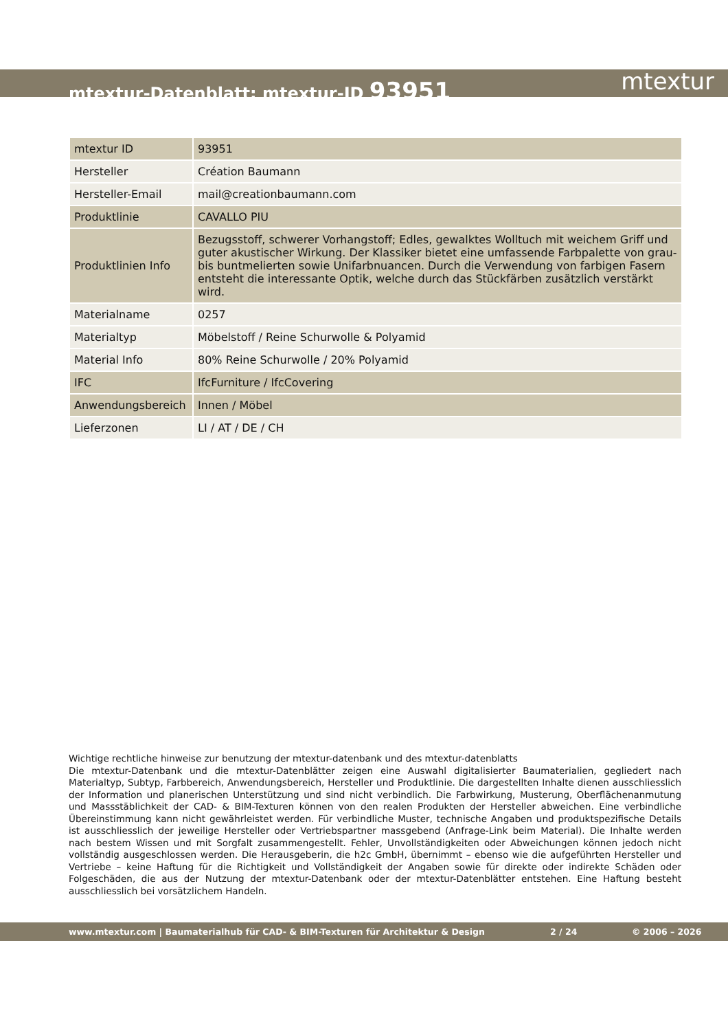mtextur-Datenblatt: mtextur-ID 93951
mtextur
| mtextur ID | 93951 |
| Hersteller | Création Baumann |
| Hersteller-Email | mail@creationbaumann.com |
| Produktlinie | CAVALLO PIU |
| Produktlinien Info | Bezugsstoff, schwerer Vorhangstoff; Edles, gewalktes Wolltuch mit weichem Griff und guter akustischer Wirkung. Der Klassiker bietet eine umfassende Farbpalette von grau- bis buntmelierten sowie Unifarbnuancen. Durch die Verwendung von farbigen Fasern entsteht die interessante Optik, welche durch das Stückfärben zusätzlich verstärkt wird. |
| Materialname | 0257 |
| Materialtyp | Möbelstoff / Reine Schurwolle & Polyamid |
| Material Info | 80% Reine Schurwolle / 20% Polyamid |
| IFC | IfcFurniture / IfcCovering |
| Anwendungsbereich | Innen / Möbel |
| Lieferzonen | LI / AT / DE / CH |
Wichtige rechtliche hinweise zur benutzung der mtextur-datenbank und des mtextur-datenblatts
Die mtextur-Datenbank und die mtextur-Datenblätter zeigen eine Auswahl digitalisierter Baumaterialien, gegliedert nach Materialtyp, Subtyp, Farbbereich, Anwendungsbereich, Hersteller und Produktlinie. Die dargestellten Inhalte dienen ausschliesslich der Information und planerischen Unterstützung und sind nicht verbindlich. Die Farbwirkung, Musterung, Oberflächenanmutung und Massstäblichkeit der CAD- & BIM-Texturen können von den realen Produkten der Hersteller abweichen. Eine verbindliche Übereinstimmung kann nicht gewährleistet werden. Für verbindliche Muster, technische Angaben und produktspezifische Details ist ausschliesslich der jeweilige Hersteller oder Vertriebspartner massgebend (Anfrage-Link beim Material). Die Inhalte werden nach bestem Wissen und mit Sorgfalt zusammengestellt. Fehler, Unvollständigkeiten oder Abweichungen können jedoch nicht vollständig ausgeschlossen werden. Die Herausgeberin, die h2c GmbH, übernimmt – ebenso wie die aufgeführten Hersteller und Vertriebe – keine Haftung für die Richtigkeit und Vollständigkeit der Angaben sowie für direkte oder indirekte Schäden oder Folgeschäden, die aus der Nutzung der mtextur-Datenbank oder der mtextur-Datenblätter entstehen. Eine Haftung besteht ausschliesslich bei vorsätzlichem Handeln.
www.mtextur.com | Baumaterialhub für CAD- & BIM-Texturen für Architektur & Design 2 / 24 © 2006 – 2026